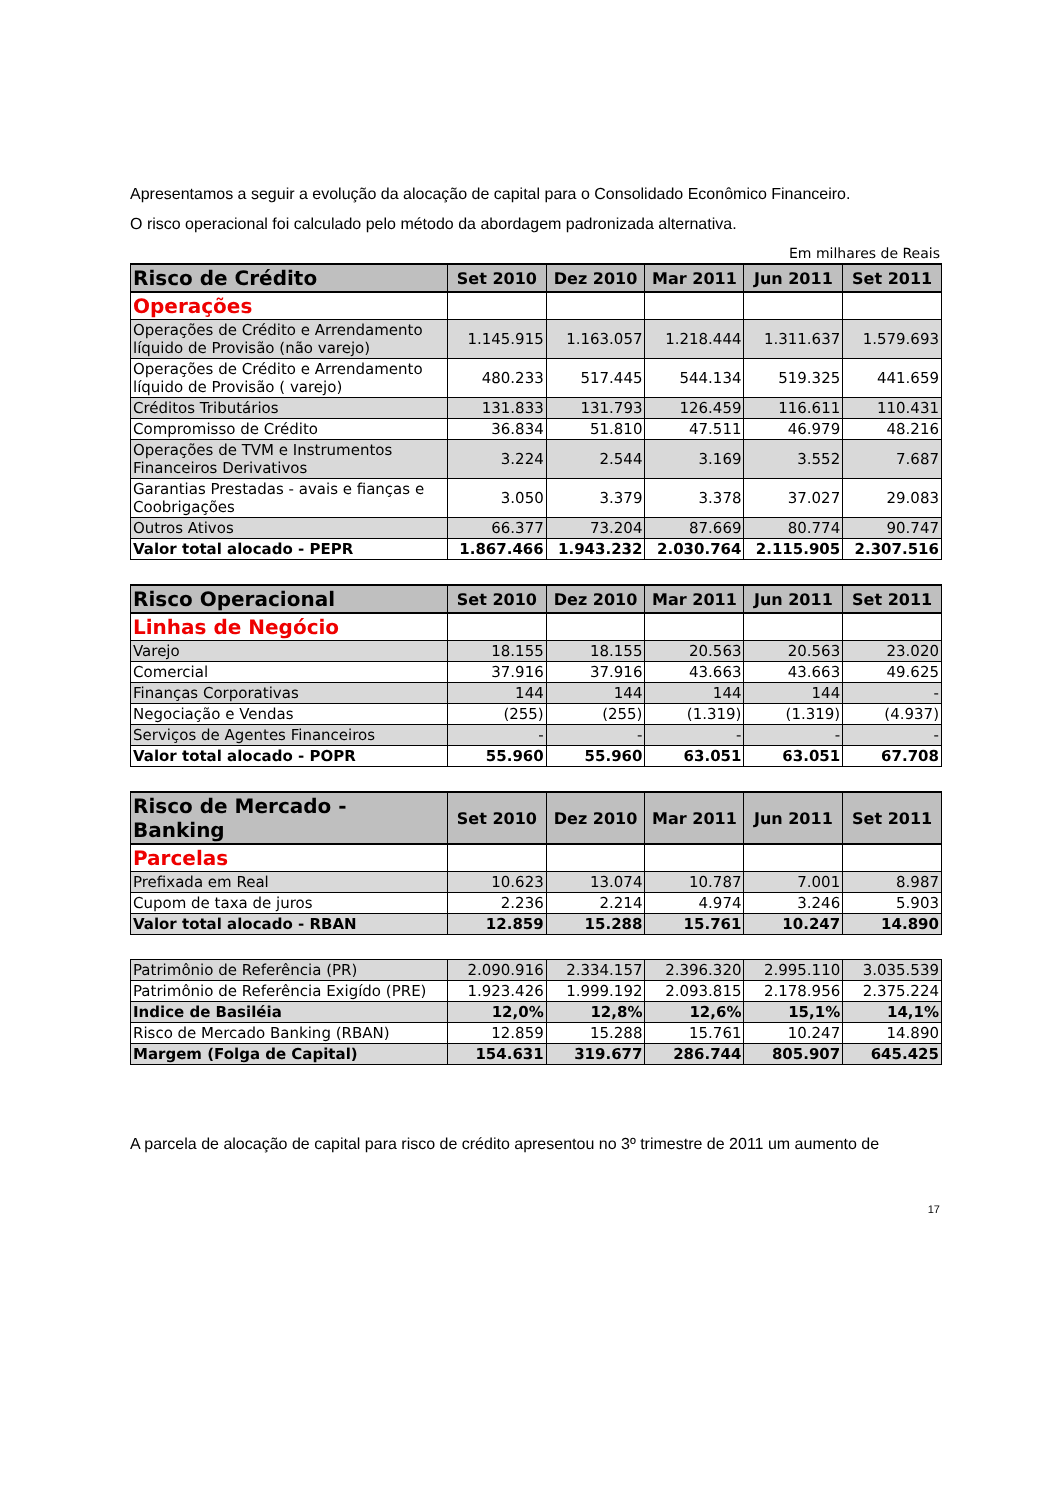Apresentamos a seguir a evolução da alocação de capital para o Consolidado Econômico Financeiro.
O risco operacional foi calculado pelo método da abordagem padronizada alternativa.
Em milhares de Reais
| Risco de Crédito | Set 2010 | Dez 2010 | Mar 2011 | Jun 2011 | Set 2011 |
| --- | --- | --- | --- | --- | --- |
| Operações | | | | | |
| Operações de Crédito e Arrendamento líquido de Provisão (não varejo) | 1.145.915 | 1.163.057 | 1.218.444 | 1.311.637 | 1.579.693 |
| Operações de Crédito e Arrendamento líquido de Provisão ( varejo) | 480.233 | 517.445 | 544.134 | 519.325 | 441.659 |
| Créditos Tributários | 131.833 | 131.793 | 126.459 | 116.611 | 110.431 |
| Compromisso de Crédito | 36.834 | 51.810 | 47.511 | 46.979 | 48.216 |
| Operações de TVM e Instrumentos Financeiros Derivativos | 3.224 | 2.544 | 3.169 | 3.552 | 7.687 |
| Garantias Prestadas - avais e fianças e Coobrigações | 3.050 | 3.379 | 3.378 | 37.027 | 29.083 |
| Outros Ativos | 66.377 | 73.204 | 87.669 | 80.774 | 90.747 |
| Valor total alocado - PEPR | 1.867.466 | 1.943.232 | 2.030.764 | 2.115.905 | 2.307.516 |
| Risco Operacional | Set 2010 | Dez 2010 | Mar 2011 | Jun 2011 | Set 2011 |
| Linhas de Negócio | | | | | |
| Varejo | 18.155 | 18.155 | 20.563 | 20.563 | 23.020 |
| Comercial | 37.916 | 37.916 | 43.663 | 43.663 | 49.625 |
| Finanças Corporativas | 144 | 144 | 144 | 144 | - |
| Negociação e Vendas | (255) | (255) | (1.319) | (1.319) | (4.937) |
| Serviços de Agentes Financeiros | - | - | - | - | - |
| Valor total alocado - POPR | 55.960 | 55.960 | 63.051 | 63.051 | 67.708 |
| Risco de Mercado - Banking | Set 2010 | Dez 2010 | Mar 2011 | Jun 2011 | Set 2011 |
| Parcelas | | | | | |
| Prefixada em Real | 10.623 | 13.074 | 10.787 | 7.001 | 8.987 |
| Cupom de taxa de juros | 2.236 | 2.214 | 4.974 | 3.246 | 5.903 |
| Valor total alocado - RBAN | 12.859 | 15.288 | 15.761 | 10.247 | 14.890 |
| Patrimônio de Referência (PR) | 2.090.916 | 2.334.157 | 2.396.320 | 2.995.110 | 3.035.539 |
| Patrimônio de Referência Exigído (PRE) | 1.923.426 | 1.999.192 | 2.093.815 | 2.178.956 | 2.375.224 |
| Indice de Basiléia | 12,0% | 12,8% | 12,6% | 15,1% | 14,1% |
| Risco de Mercado Banking (RBAN) | 12.859 | 15.288 | 15.761 | 10.247 | 14.890 |
| Margem (Folga de Capital) | 154.631 | 319.677 | 286.744 | 805.907 | 645.425 |
A parcela de alocação de capital para risco de crédito apresentou no 3º trimestre de 2011 um aumento de
17